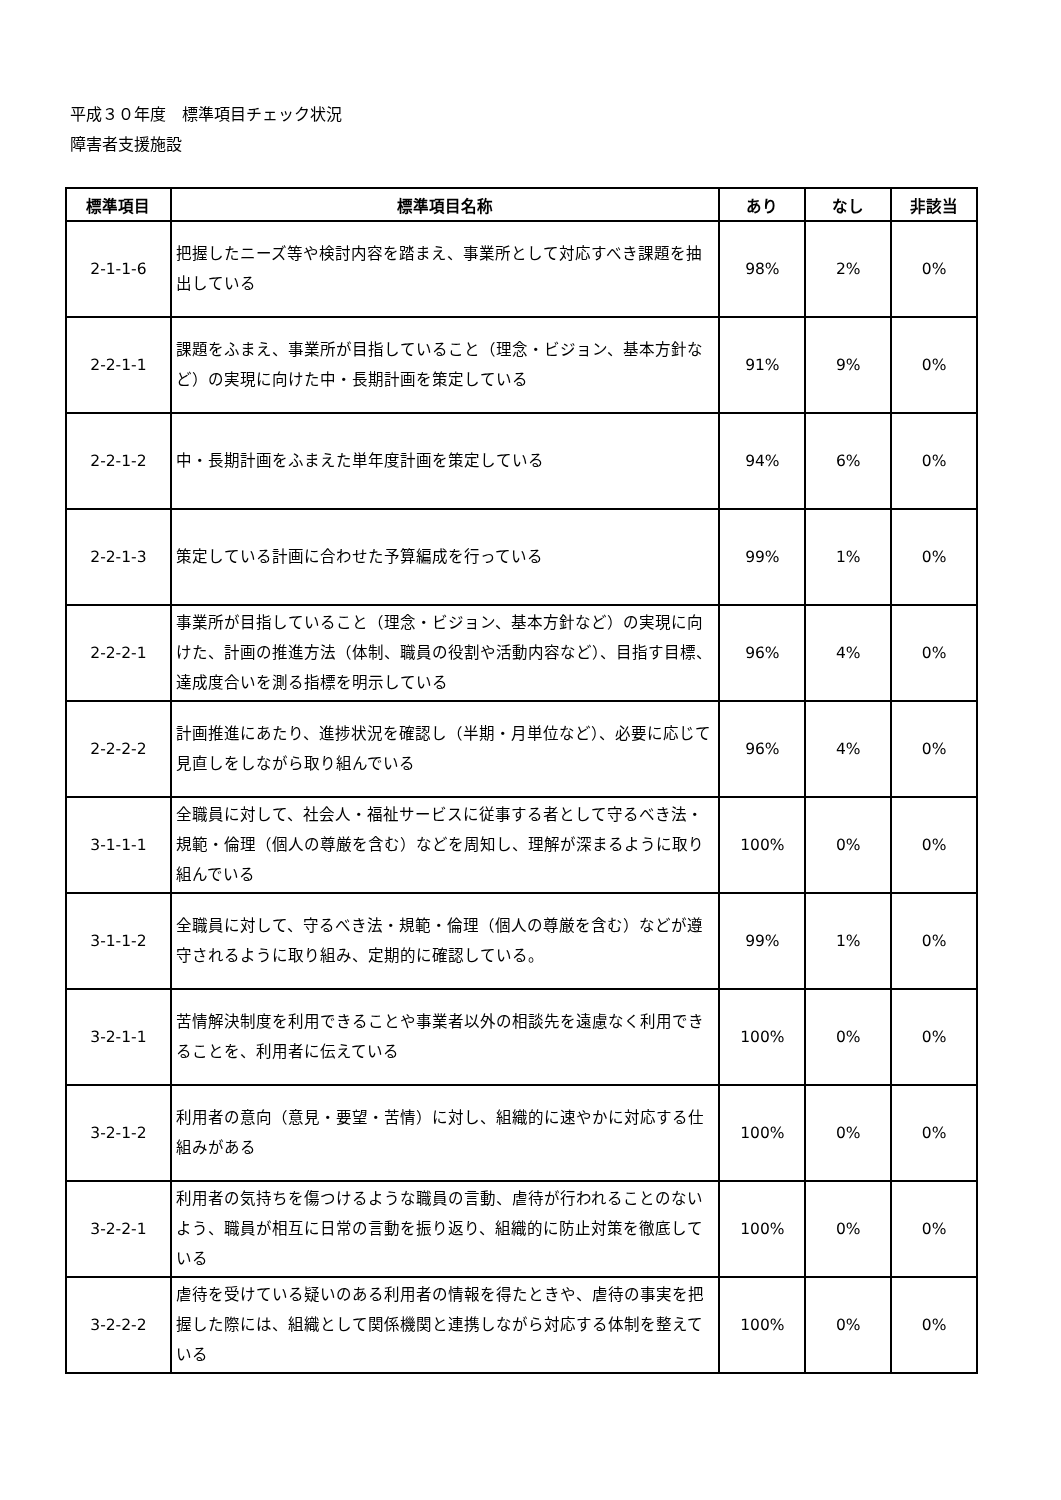平成３０年度　標準項目チェック状況
障害者支援施設
| 標準項目 | 標準項目名称 | あり | なし | 非該当 |
| --- | --- | --- | --- | --- |
| 2-1-1-6 | 把握したニーズ等や検討内容を踏まえ、事業所として対応すべき課題を抽出している | 98% | 2% | 0% |
| 2-2-1-1 | 課題をふまえ、事業所が目指していること（理念・ビジョン、基本方針など）の実現に向けた中・長期計画を策定している | 91% | 9% | 0% |
| 2-2-1-2 | 中・長期計画をふまえた単年度計画を策定している | 94% | 6% | 0% |
| 2-2-1-3 | 策定している計画に合わせた予算編成を行っている | 99% | 1% | 0% |
| 2-2-2-1 | 事業所が目指していること（理念・ビジョン、基本方針など）の実現に向けた、計画の推進方法（体制、職員の役割や活動内容など）、目指す目標、達成度合いを測る指標を明示している | 96% | 4% | 0% |
| 2-2-2-2 | 計画推進にあたり、進捗状況を確認し（半期・月単位など）、必要に応じて見直しをしながら取り組んでいる | 96% | 4% | 0% |
| 3-1-1-1 | 全職員に対して、社会人・福祉サービスに従事する者として守るべき法・規範・倫理（個人の尊厳を含む）などを周知し、理解が深まるように取り組んでいる | 100% | 0% | 0% |
| 3-1-1-2 | 全職員に対して、守るべき法・規範・倫理（個人の尊厳を含む）などが遵守されるように取り組み、定期的に確認している。 | 99% | 1% | 0% |
| 3-2-1-1 | 苦情解決制度を利用できることや事業者以外の相談先を遠慮なく利用できることを、利用者に伝えている | 100% | 0% | 0% |
| 3-2-1-2 | 利用者の意向（意見・要望・苦情）に対し、組織的に速やかに対応する仕組みがある | 100% | 0% | 0% |
| 3-2-2-1 | 利用者の気持ちを傷つけるような職員の言動、虐待が行われることのないよう、職員が相互に日常の言動を振り返り、組織的に防止対策を徹底している | 100% | 0% | 0% |
| 3-2-2-2 | 虐待を受けている疑いのある利用者の情報を得たときや、虐待の事実を把握した際には、組織として関係機関と連携しながら対応する体制を整えている | 100% | 0% | 0% |